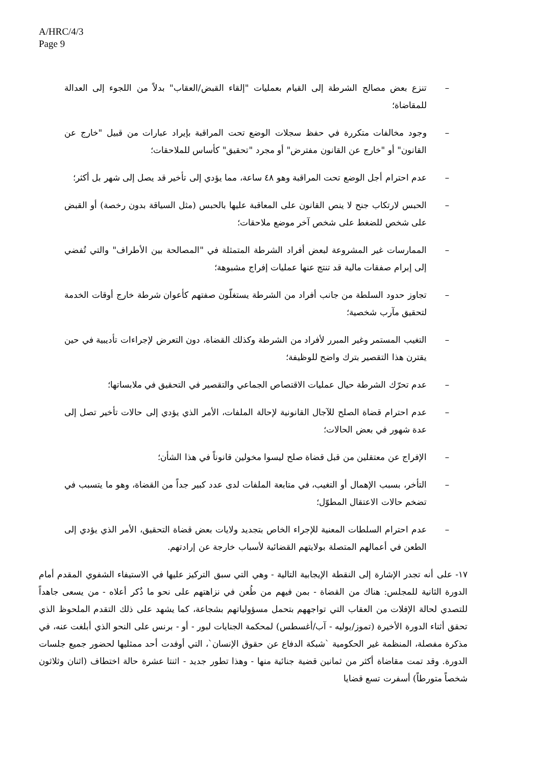A/HRC/4/3
Page 9
– تنزع بعض مصالح الشرطة إلى القيام بعمليات "إلقاء القبض/العقاب" بدلاً من اللجوء إلى العدالة للمقاضاة؛
– وجود مخالفات متكررة في حفظ سجلات الوضع تحت المراقبة بإيراد عبارات من قبيل "خارج عن القانون" أو "خارج عن القانون مفترض" أو مجرد "تحقيق" كأساس للملاحقات؛
– عدم احترام أجل الوضع تحت المراقبة وهو ٤٨ ساعة، مما يؤدي إلى تأخير قد يصل إلى شهر بل أكثر؛
– الحبس لارتكاب جنح لا ينص القانون على المعاقبة عليها بالحبس (مثل السياقة بدون رخصة) أو القبض على شخص للضغط على شخص آخر موضع ملاحقات؛
– الممارسات غير المشروعة لبعض أفراد الشرطة المتمثلة في "المصالحة بين الأطراف" والتي تُفضي إلى إبرام صفقات مالية قد تنتج عنها عمليات إفراج مشبوهة؛
– تجاوز حدود السلطة من جانب أفراد من الشرطة يستغلّون صفتهم كأعوان شرطة خارج أوقات الخدمة لتحقيق مآرب شخصية؛
– التغيب المستمر وغير المبرر لأفراد من الشرطة وكذلك القضاة، دون التعرض لإجراءات تأديبية في حين يقترن هذا التقصير بترك واضح للوظيفة؛
– عدم تحرّك الشرطة حيال عمليات الاقتصاص الجماعي والتقصير في التحقيق في ملابساتها؛
– عدم احترام قضاة الصلح للآجال القانونية لإحالة الملفات، الأمر الذي يؤدي إلى حالات تأخير تصل إلى عدة شهور في بعض الحالات؛
– الإفراج عن معتقلين من قبل قضاة صلح ليسوا مخولين قانوناً في هذا الشأن؛
– التأخر، بسبب الإهمال أو التغيب، في متابعة الملفات لدى عدد كبير جداً من القضاة، وهو ما يتسبب في تضخم حالات الاعتقال المطوّل؛
– عدم احترام السلطات المعنية للإجراء الخاص بتجديد ولايات بعض قضاة التحقيق، الأمر الذي يؤدي إلى الطعن في أعمالهم المتصلة بولايتهم القضائية لأسباب خارجة عن إرادتهم.
١٧- على أنه تجدر الإشارة إلى النقطة الإيجابية التالية - وهي التي سبق التركيز عليها في الاستيفاء الشفوي المقدم أمام الدورة الثانية للمجلس: هناك من القضاة - بمن فيهم من طُعن في نزاهتهم على نحو ما ذُكر أعلاه - من يسعى جاهداً للتصدي لحالة الإفلات من العقاب التي تواجههم بتحمل مسؤولياتهم بشجاعة، كما يشهد على ذلك التقدم الملحوظ الذي تحقق أثناء الدورة الأخيرة (تموز/يوليه - آب/أغسطس) لمحكمة الجنايات لبور - أو - برنس على النحو الذي أبلغت عنه، في مذكرة مفصلة، المنظمة غير الحكومية `شبكة الدفاع عن حقوق الإنسان`، التي أوفدت أحد ممثليها لحضور جميع جلسات الدورة. وقد تمت مقاضاة أكثر من ثمانين قضية جنائية منها - وهذا تطور جديد - اثنتا عشرة حالة اختطاف (اثنان وثلاثون شخصاً متورطاً) أسفرت تسع قضايا